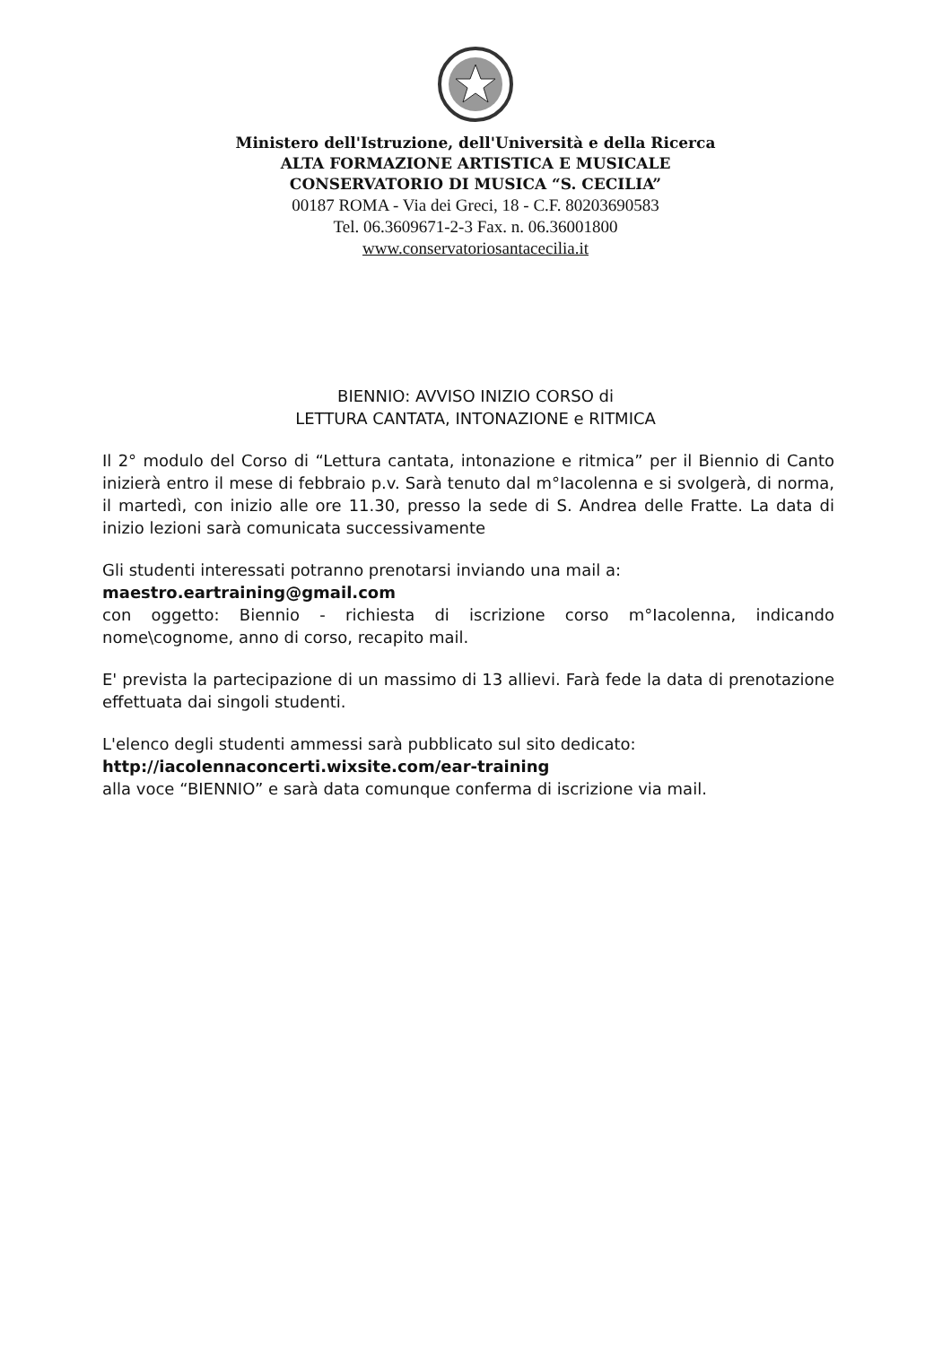Ministero dell'Istruzione, dell'Università e della Ricerca
ALTA FORMAZIONE ARTISTICA E MUSICALE
CONSERVATORIO DI MUSICA “S. CECILIA”
00187 ROMA - Via dei Greci, 18 - C.F. 80203690583
Tel. 06.3609671-2-3 Fax. n. 06.36001800
www.conservatoriosantacecilia.it
BIENNIO: AVVISO INIZIO CORSO di
LETTURA CANTATA, INTONAZIONE e RITMICA
Il 2° modulo del Corso di “Lettura cantata, intonazione e ritmica” per il Biennio di Canto inizierà entro il mese di febbraio p.v. Sarà tenuto dal m°Iacolenna e si svolgerà, di norma, il martedì, con inizio alle ore 11.30, presso la sede di S. Andrea delle Fratte. La data di inizio lezioni sarà comunicata successivamente
Gli studenti interessati potranno prenotarsi inviando una mail a:
maestro.eartraining@gmail.com
con oggetto: Biennio - richiesta di iscrizione corso m°Iacolenna, indicando nome\cognome, anno di corso, recapito mail.
E' prevista la partecipazione di un massimo di 13 allievi. Farà fede la data di prenotazione effettuata dai singoli studenti.
L'elenco degli studenti ammessi sarà pubblicato sul sito dedicato:
http://iacolennaconcerti.wixsite.com/ear-training
alla voce “BIENNIO” e sarà data comunque conferma di iscrizione via mail.